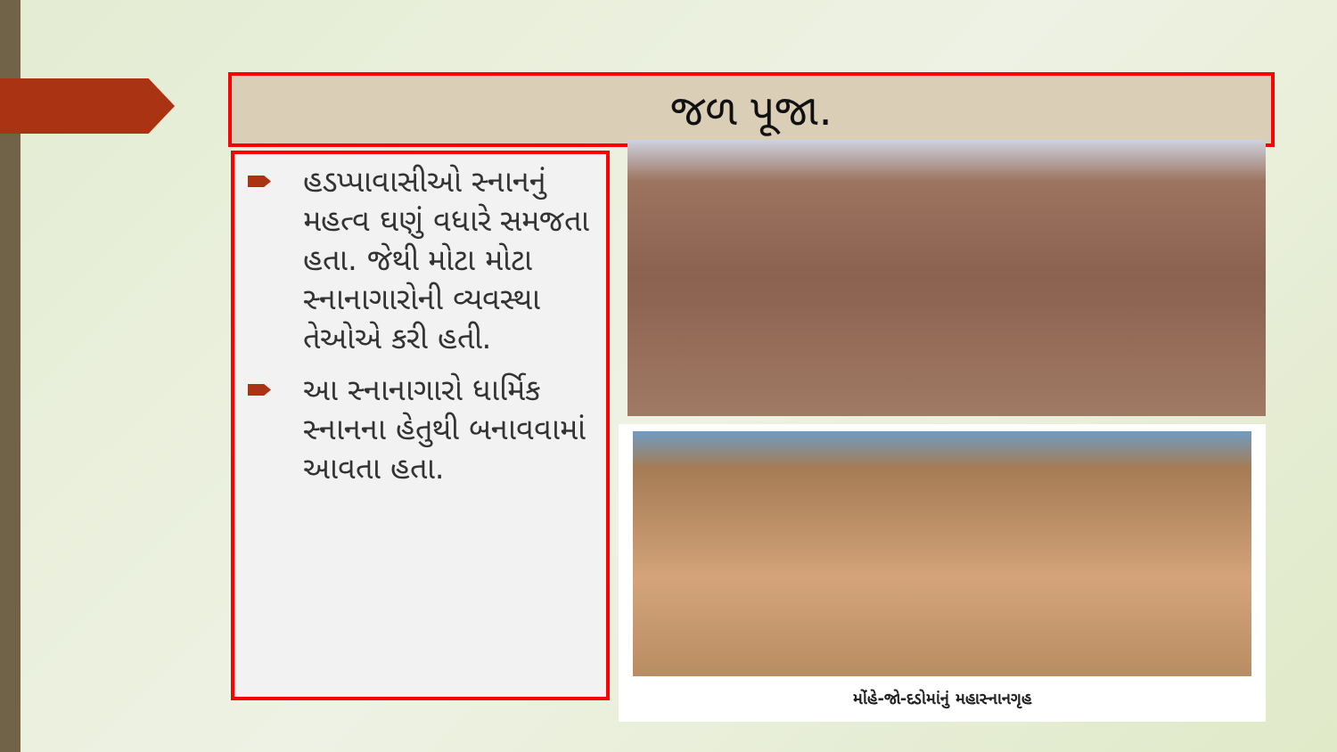જળ પૂજા.
હડપ્પાવાસીઓ સ્નાનનું મહત્વ ઘણું વધારે સમજતા હતા. જેથી મોટા મોટા સ્નાનાગારોની વ્યવસ્થા તેઓએ કરી હતી.
આ સ્નાનાગારો ધાર્મિક સ્નાનના હેતુથી બનાવવામાં આવતા હતા.
મોંહે-જો-દડોમાંનું મહાસ્નાનગૃહ